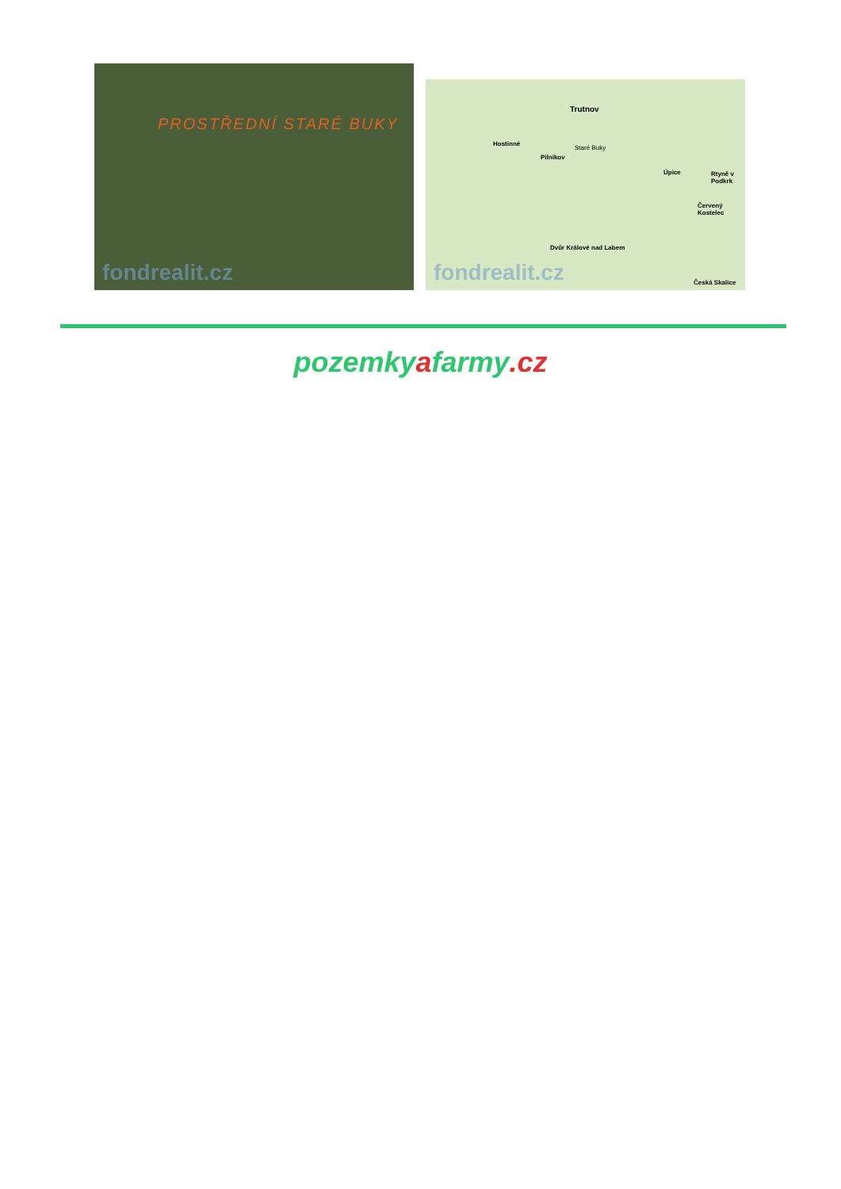PROSTŘEDNÍ STARÉ BUKY
fondrealit.cz
Trutnov
Hostinné
Pilníkov
Staré Buky
Úpice Rtyně v Podkrk
Červený Kostelec
Dvůr Králové nad Labem
Česká Skalice
fondrealit.cz
pozemkyafarmy.cz